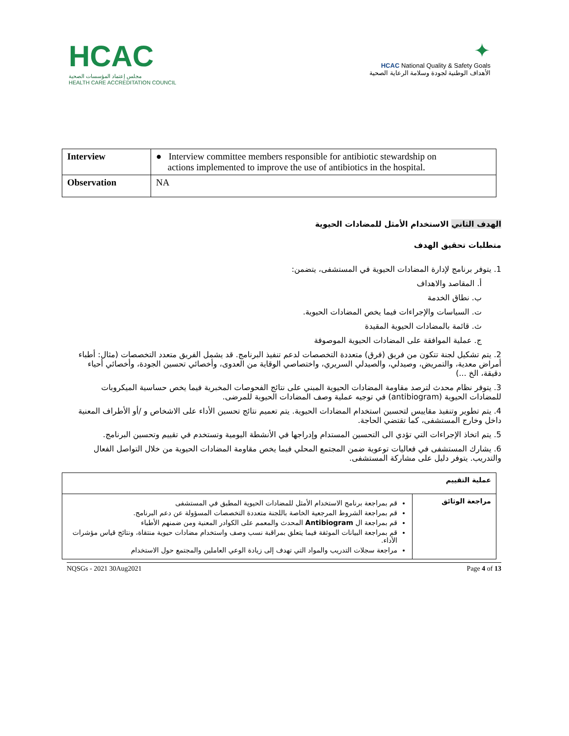HCAC
مجلس إعتماد المؤسسات الصحية
HEALTH CARE ACCREDITATION COUNCIL
✦
HCAC National Quality & Safety Goals
الأهداف الوطنية لجودة وسلامة الرعاية الصحية
| Interview | ● Interview committee members responsible for antibiotic stewardship on actions implemented to improve the use of antibiotics in the hospital. |
| Observation | NA |
الهدف الثاني الاستخدام الأمثل للمضادات الحيوية
متطلبات تحقيق الهدف
1. يتوفر برنامج لإدارة المضادات الحيوية في المستشفى، يتضمن:
أ. المقاصد والاهداف
ب. نطاق الخدمة
ت. السياسات والإجراءات فيما يخص المضادات الحيوية.
ث. قائمة بالمضادات الحيوية المقيدة
ج. عملية الموافقة على المضادات الحيوية الموصوفة
2. يتم تشكيل لجنة تتكون من فريق (فرق) متعددة التخصصات لدعم تنفيذ البرنامج. قد يشمل الفريق متعدد التخصصات (مثال: أطباء أمراض معدية، والتمريض، وصيدلي، والصيدلي السريري، واختصاصي الوقاية من العدوى، وأخصائي تحسين الجودة، وأخصائي أحياء دقيقة، الخ ...)
3. يتوفر نظام محدث لترصد مقاومة المضادات الحيوية المبني على نتائج الفحوصات المخبرية فيما يخص حساسية الميكروبات للمضادات الحيوية (antibiogram) في توجيه عملية وصف المضادات الحيوية للمرضى.
4. يتم تطوير وتنفيذ مقاييس لتحسين استخدام المضادات الحيوية. يتم تعميم نتائج تحسين الأداء على الاشخاص و /أو الأطراف المعنية داخل وخارج المستشفى، كما تقتضي الحاجة.
5. يتم اتخاذ الإجراءات التي تؤدي الى التحسين المستدام وإدراجها في الأنشطة اليومية وتستخدم في تقييم وتحسين البرنامج.
6. يشارك المستشفى في فعاليات توعوية ضمن المجتمع المحلي فيما يخص مقاومة المضادات الحيوية من خلال التواصل الفعال والتدريب. يتوفر دليل على مشاركة المستشفى.
| عملية التقييم | |
| مراجعة الوثائق | قم بمراجعة برنامج الاستخدام الأمثل للمضادات الحيوية المطبق في المستشفى قم بمراجعة الشروط المرجعية الخاصة باللجنة متعددة التخصصات المسؤولة عن دعم البرنامج. قم بمراجعة ال Antibiogram المحدث والمعمم على الكوادر المعنية ومن ضمنهم الأطباء قم بمراجعة البيانات الموثقة فيما يتعلق بمراقبة نسب وصف واستخدام مضادات حيوية منتقاة، ونتائج قياس مؤشرات الأداء. مراجعة سجلات التدريب والمواد التي تهدف إلى زيادة الوعي العاملين والمجتمع حول الاستخدام |
NQSGs - 2021 30Aug2021 Page 4 of 13